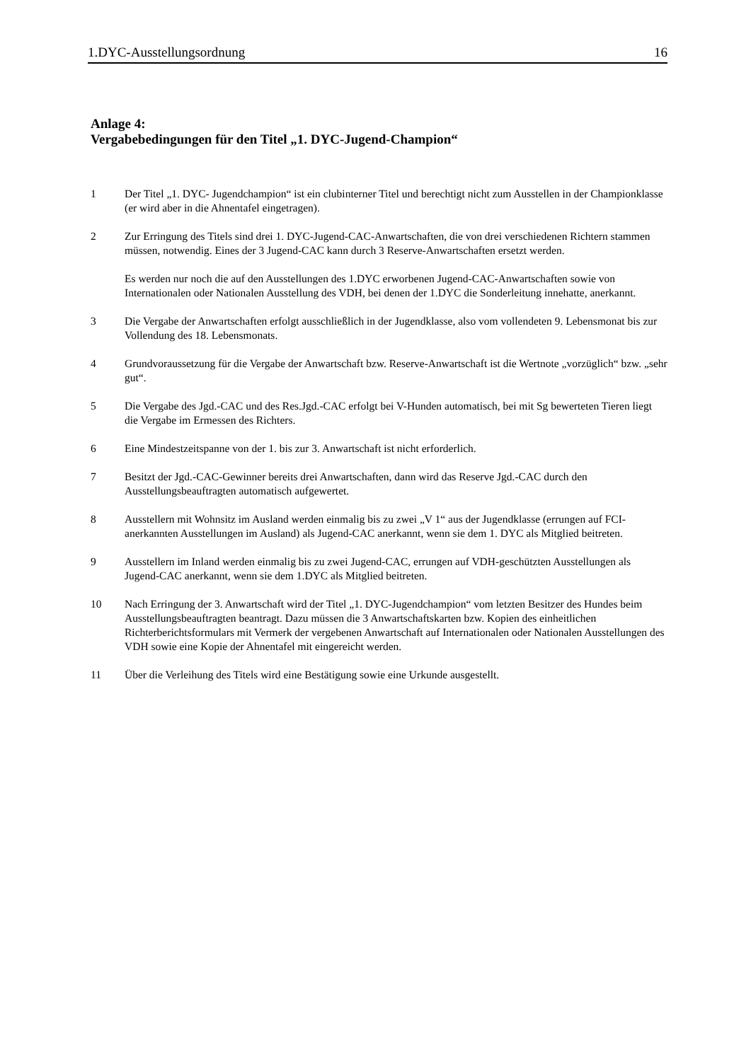1.DYC-Ausstellungsordnung 16
Anlage 4:
Vergabebedingungen für den Titel „1. DYC-Jugend-Champion“
1 Der Titel „1. DYC- Jugendchampion“ ist ein clubinterner Titel und berechtigt nicht zum Ausstellen in der Championklasse (er wird aber in die Ahnentafel eingetragen).
2 Zur Erringung des Titels sind drei 1. DYC-Jugend-CAC-Anwartschaften, die von drei verschiedenen Richtern stammen müssen, notwendig. Eines der 3 Jugend-CAC kann durch 3 Reserve-Anwartschaften ersetzt werden.
Es werden nur noch die auf den Ausstellungen des 1.DYC erworbenen Jugend-CAC-Anwartschaften sowie von Internationalen oder Nationalen Ausstellung des VDH, bei denen der 1.DYC die Sonderleitung innehatte, anerkannt.
3 Die Vergabe der Anwartschaften erfolgt ausschließlich in der Jugendklasse, also vom vollendeten 9. Lebensmonat bis zur Vollendung des 18. Lebensmonats.
4 Grundvoraussetzung für die Vergabe der Anwartschaft bzw. Reserve-Anwartschaft ist die Wertnote „vorzüglich“ bzw. „sehr gut“.
5 Die Vergabe des Jgd.-CAC und des Res.Jgd.-CAC erfolgt bei V-Hunden automatisch, bei mit Sg bewerteten Tieren liegt die Vergabe im Ermessen des Richters.
6 Eine Mindestzeitspanne von der 1. bis zur 3. Anwartschaft ist nicht erforderlich.
7 Besitzt der Jgd.-CAC-Gewinner bereits drei Anwartschaften, dann wird das Reserve Jgd.-CAC durch den Ausstellungsbeauftragten automatisch aufgewertet.
8 Ausstellern mit Wohnsitz im Ausland werden einmalig bis zu zwei „V 1“ aus der Jugendklasse (errungen auf FCI-anerkannten Ausstellungen im Ausland) als Jugend-CAC anerkannt, wenn sie dem 1. DYC als Mitglied beitreten.
9 Ausstellern im Inland werden einmalig bis zu zwei Jugend-CAC, errungen auf VDH-geschützten Ausstellungen als Jugend-CAC anerkannt, wenn sie dem 1.DYC als Mitglied beitreten.
10 Nach Erringung der 3. Anwartschaft wird der Titel „1. DYC-Jugendchampion“ vom letzten Besitzer des Hundes beim Ausstellungsbeauftragten beantragt. Dazu müssen die 3 Anwartschaftskarten bzw. Kopien des einheitlichen Richterberichtsformulars mit Vermerk der vergebenen Anwartschaft auf Internationalen oder Nationalen Ausstellungen des VDH sowie eine Kopie der Ahnentafel mit eingereicht werden.
11 Über die Verleihung des Titels wird eine Bestätigung sowie eine Urkunde ausgestellt.